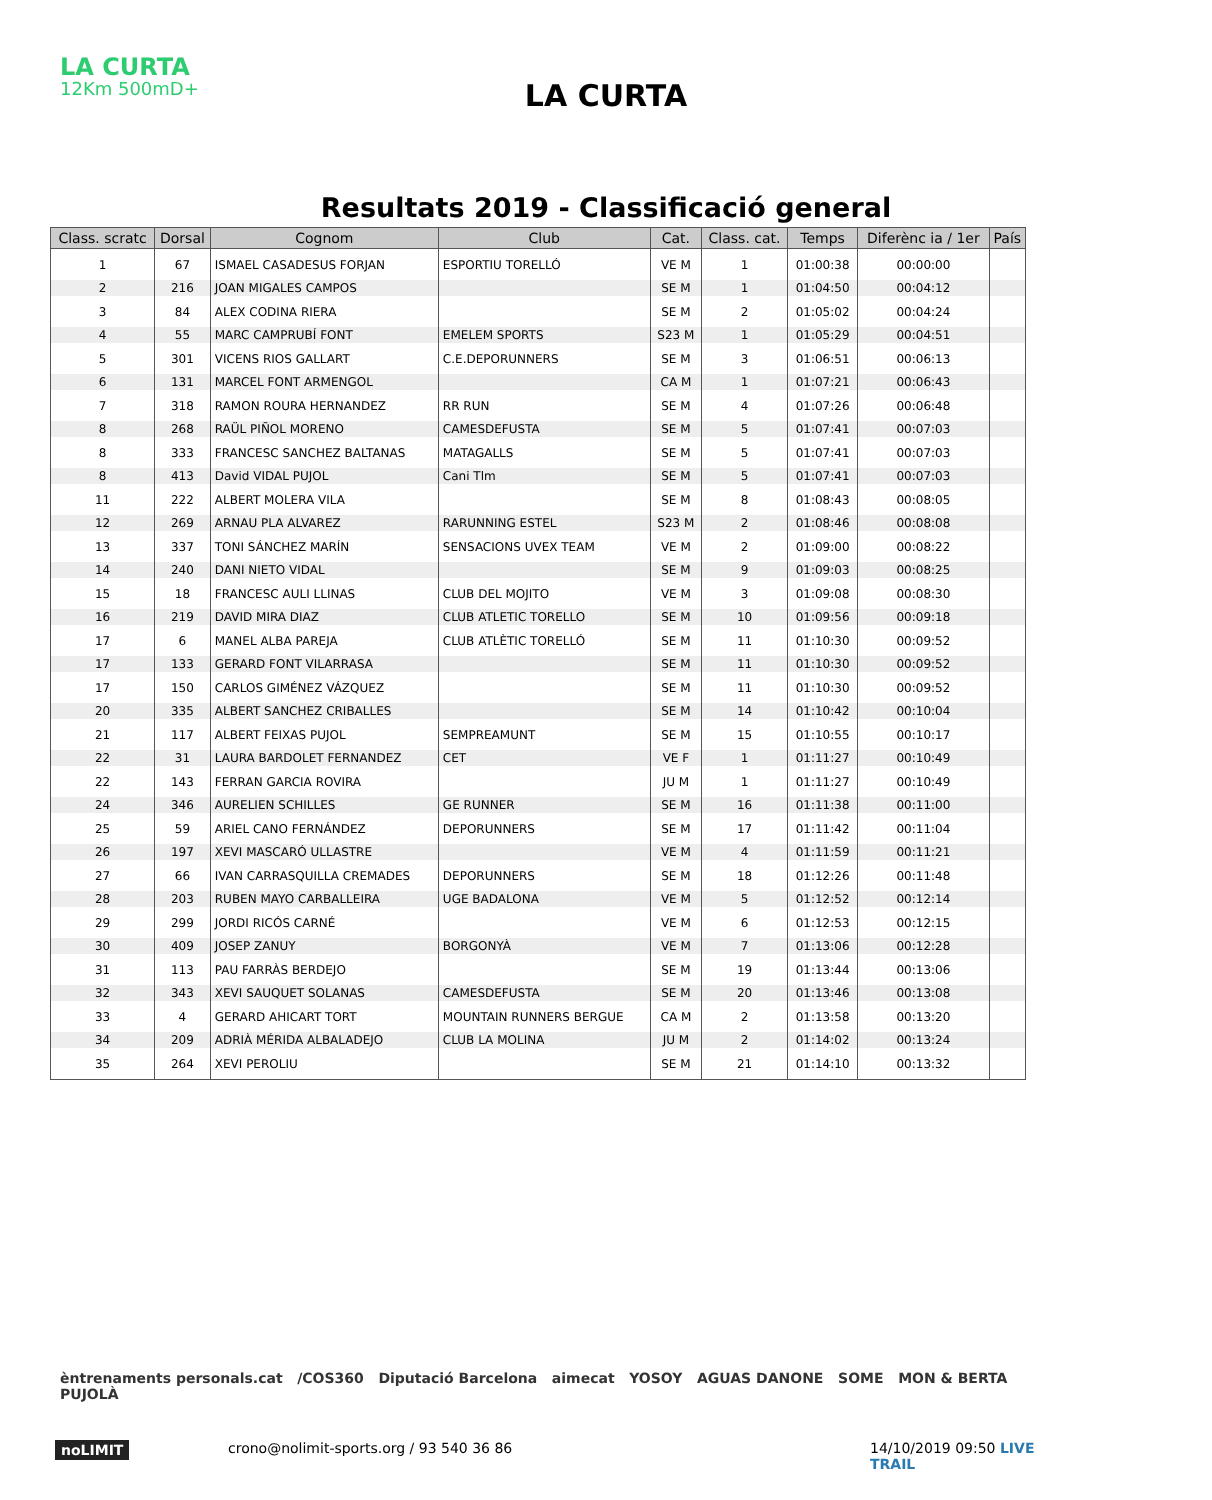LA CURTA
12Km 500mD+
LA CURTA
Resultats 2019 - Classificació general
| Class. scratc | Dorsal | Cognom | Club | Cat. | Class. cat. | Temps | Diferènc ia / 1er | País |
| --- | --- | --- | --- | --- | --- | --- | --- | --- |
| 1 | 67 | ISMAEL CASADESUS FORJAN | ESPORTIU TORELLÓ | VE M | 1 | 01:00:38 | 00:00:00 | |
| 2 | 216 | JOAN MIGALES CAMPOS | | SE M | 1 | 01:04:50 | 00:04:12 | |
| 3 | 84 | ALEX CODINA RIERA | | SE M | 2 | 01:05:02 | 00:04:24 | |
| 4 | 55 | MARC CAMPRUBÍ FONT | EMELEM SPORTS | S23 M | 1 | 01:05:29 | 00:04:51 | |
| 5 | 301 | VICENS RIOS GALLART | C.E.DEPORUNNERS | SE M | 3 | 01:06:51 | 00:06:13 | |
| 6 | 131 | MARCEL FONT ARMENGOL | | CA M | 1 | 01:07:21 | 00:06:43 | |
| 7 | 318 | RAMON ROURA HERNANDEZ | RR RUN | SE M | 4 | 01:07:26 | 00:06:48 | |
| 8 | 268 | RAÜL PIÑOL MORENO | CAMESDEFUSTA | SE M | 5 | 01:07:41 | 00:07:03 | |
| 8 | 333 | FRANCESC SANCHEZ BALTANAS | MATAGALLS | SE M | 5 | 01:07:41 | 00:07:03 | |
| 8 | 413 | David VIDAL PUJOL | Cani Tlm | SE M | 5 | 01:07:41 | 00:07:03 | |
| 11 | 222 | ALBERT MOLERA VILA | | SE M | 8 | 01:08:43 | 00:08:05 | |
| 12 | 269 | ARNAU PLA ALVAREZ | RARUNNING ESTEL | S23 M | 2 | 01:08:46 | 00:08:08 | |
| 13 | 337 | TONI SÁNCHEZ MARÍN | SENSACIONS UVEX TEAM | VE M | 2 | 01:09:00 | 00:08:22 | |
| 14 | 240 | DANI NIETO VIDAL | | SE M | 9 | 01:09:03 | 00:08:25 | |
| 15 | 18 | FRANCESC AULI LLINAS | CLUB DEL MOJITO | VE M | 3 | 01:09:08 | 00:08:30 | |
| 16 | 219 | DAVID MIRA DIAZ | CLUB ATLETIC TORELLO | SE M | 10 | 01:09:56 | 00:09:18 | |
| 17 | 6 | MANEL ALBA PAREJA | CLUB ATLÈTIC TORELLÓ | SE M | 11 | 01:10:30 | 00:09:52 | |
| 17 | 133 | GERARD FONT VILARRASA | | SE M | 11 | 01:10:30 | 00:09:52 | |
| 17 | 150 | CARLOS GIMÉNEZ VÁZQUEZ | | SE M | 11 | 01:10:30 | 00:09:52 | |
| 20 | 335 | ALBERT SANCHEZ CRIBALLES | | SE M | 14 | 01:10:42 | 00:10:04 | |
| 21 | 117 | ALBERT FEIXAS PUJOL | SEMPREAMUNT | SE M | 15 | 01:10:55 | 00:10:17 | |
| 22 | 31 | LAURA BARDOLET FERNANDEZ | CET | VE F | 1 | 01:11:27 | 00:10:49 | |
| 22 | 143 | FERRAN GARCIA ROVIRA | | JU M | 1 | 01:11:27 | 00:10:49 | |
| 24 | 346 | AURELIEN SCHILLES | GE RUNNER | SE M | 16 | 01:11:38 | 00:11:00 | |
| 25 | 59 | ARIEL CANO FERNÁNDEZ | DEPORUNNERS | SE M | 17 | 01:11:42 | 00:11:04 | |
| 26 | 197 | XEVI MASCARÓ ULLASTRE | | VE M | 4 | 01:11:59 | 00:11:21 | |
| 27 | 66 | IVAN CARRASQUILLA CREMADES | DEPORUNNERS | SE M | 18 | 01:12:26 | 00:11:48 | |
| 28 | 203 | RUBEN MAYO CARBALLEIRA | UGE BADALONA | VE M | 5 | 01:12:52 | 00:12:14 | |
| 29 | 299 | JORDI RICÓS CARNÉ | | VE M | 6 | 01:12:53 | 00:12:15 | |
| 30 | 409 | JOSEP ZANUY | BORGONYÀ | VE M | 7 | 01:13:06 | 00:12:28 | |
| 31 | 113 | PAU FARRÀS BERDEJO | | SE M | 19 | 01:13:44 | 00:13:06 | |
| 32 | 343 | XEVI SAUQUET SOLANAS | CAMESDEFUSTA | SE M | 20 | 01:13:46 | 00:13:08 | |
| 33 | 4 | GERARD AHICART TORT | MOUNTAIN RUNNERS BERGUE | CA M | 2 | 01:13:58 | 00:13:20 | |
| 34 | 209 | ADRIÀ MÉRIDA ALBALADEJO | CLUB LA MOLINA | JU M | 2 | 01:14:02 | 00:13:24 | |
| 35 | 264 | XEVI PEROLIU | | SE M | 21 | 01:14:10 | 00:13:32 | |
èntrenaments personals.cat /COS360 Diputació Barcelona aimecat YOSOY AGUAS DANONE SOME MON & BERTA PUJOLÀ
noLIMIT
crono@nolimit-sports.org / 93 540 36 86
14/10/2019 09:50 LIVE TRAIL